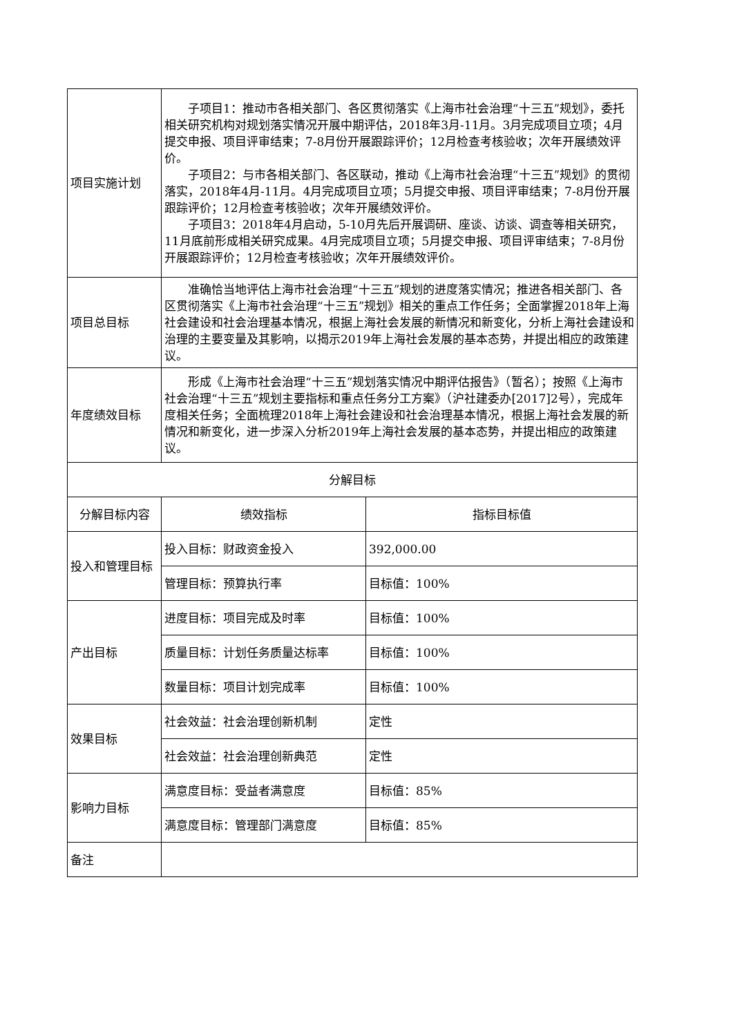| 项目实施计划 | 子项目1：推动市各相关部门、各区贯彻落实《上海市社会治理“十三五”规划》，委托相关研究机构对规划落实情况开展中期评估，2018年3月-11月。3月完成项目立项；4月提交申报、项目评审结束；7-8月份开展跟踪评价；12月检查考核验收；次年开展绩效评价。 子项目2：与市各相关部门、各区联动，推动《上海市社会治理“十三五”规划》的贯彻落实，2018年4月-11月。4月完成项目立项；5月提交申报、项目评审结束；7-8月份开展跟踪评价；12月检查考核验收；次年开展绩效评价。 子项目3：2018年4月启动，5-10月先后开展调研、座谈、访谈、调查等相关研究，11月底前形成相关研究成果。4月完成项目立项；5月提交申报、项目评审结束；7-8月份开展跟踪评价；12月检查考核验收；次年开展绩效评价。 | |
| 项目总目标 | 准确恰当地评估上海市社会治理“十三五”规划的进度落实情况；推进各相关部门、各区贯彻落实《上海市社会治理“十三五”规划》相关的重点工作任务；全面掌握2018年上海社会建设和社会治理基本情况，根据上海社会发展的新情况和新变化，分析上海社会建设和治理的主要变量及其影响，以揭示2019年上海社会发展的基本态势，并提出相应的政策建议。 | |
| 年度绩效目标 | 形成《上海市社会治理“十三五”规划落实情况中期评估报告》（暂名）；按照《上海市社会治理“十三五”规划主要指标和重点任务分工方案》（沪社建委办[2017]2号），完成年度相关任务；全面梳理2018年上海社会建设和社会治理基本情况，根据上海社会发展的新情况和新变化，进一步深入分析2019年上海社会发展的基本态势，并提出相应的政策建议。 | |
| 分解目标 | | |
| 分解目标内容 | 绩效指标 | 指标目标值 |
| 投入和管理目标 | 投入目标：财政资金投入 | 392,000.00 |
| | 管理目标：预算执行率 | 目标值：100% |
| 产出目标 | 进度目标：项目完成及时率 | 目标值：100% |
| | 质量目标：计划任务质量达标率 | 目标值：100% |
| | 数量目标：项目计划完成率 | 目标值：100% |
| 效果目标 | 社会效益：社会治理创新机制 | 定性 |
| | 社会效益：社会治理创新典范 | 定性 |
| 影响力目标 | 满意度目标：受益者满意度 | 目标值：85% |
| | 满意度目标：管理部门满意度 | 目标值：85% |
| 备注 | | |